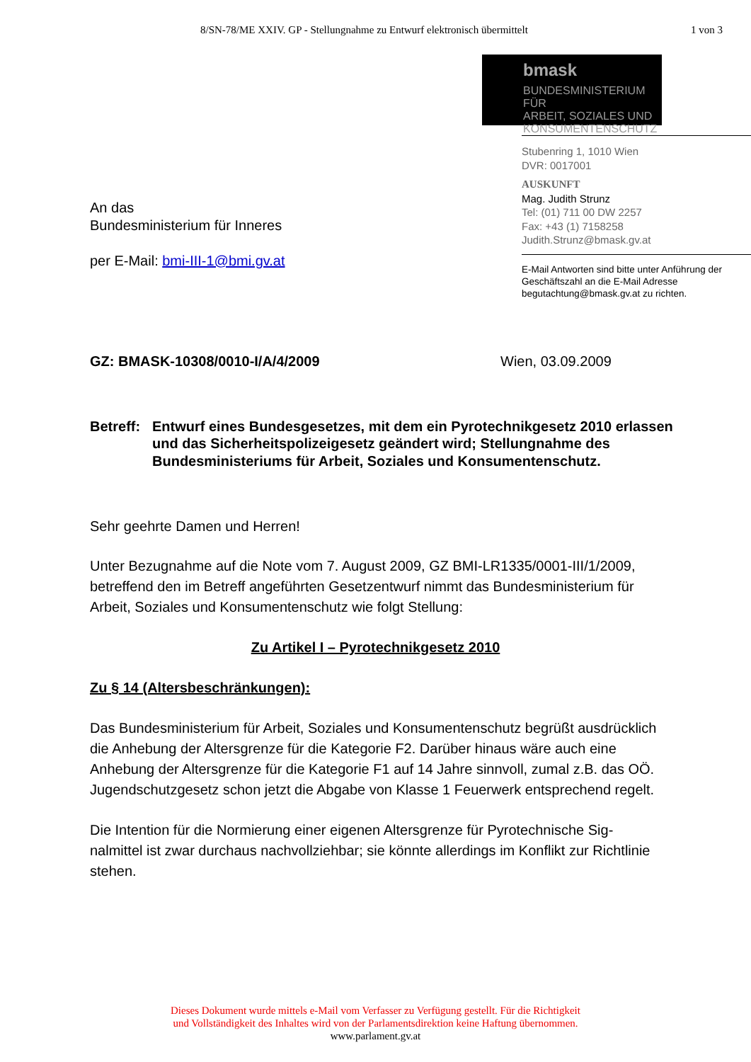8/SN-78/ME XXIV. GP - Stellungnahme zu Entwurf elektronisch übermittelt
1 von 3
An das
Bundesministerium für Inneres
per E-Mail: bmi-III-1@bmi.gv.at
bmask
BUNDESMINISTERIUM FÜR
ARBEIT, SOZIALES UND
KONSUMENTENSCHUTZ
Stubenring 1, 1010 Wien
DVR: 0017001
AUSKUNFT
Mag. Judith Strunz
Tel: (01) 711 00 DW 2257
Fax: +43 (1) 7158258
Judith.Strunz@bmask.gv.at
E-Mail Antworten sind bitte unter Anführung der Geschäftszahl an die E-Mail Adresse begutachtung@bmask.gv.at zu richten.
GZ: BMASK-10308/0010-I/A/4/2009 Wien, 03.09.2009
Betreff:
Entwurf eines Bundesgesetzes, mit dem ein Pyrotechnikgesetz 2010 erlassen und das Sicherheitspolizeigesetz geändert wird; Stellungnahme des Bundesministeriums für Arbeit, Soziales und Konsumentenschutz.
Sehr geehrte Damen und Herren!
Unter Bezugnahme auf die Note vom 7. August 2009, GZ BMI-LR1335/0001-III/1/2009, betreffend den im Betreff angeführten Gesetzentwurf nimmt das Bundesministerium für Arbeit, Soziales und Konsumentenschutz wie folgt Stellung:
Zu Artikel I – Pyrotechnikgesetz 2010
Zu § 14 (Altersbeschränkungen):
Das Bundesministerium für Arbeit, Soziales und Konsumentenschutz begrüßt aus­drücklich die Anhebung der Altersgrenze für die Kategorie F2. Darüber hinaus wäre auch eine Anhebung der Altersgrenze für die Kategorie F1 auf 14 Jahre sinnvoll, zu­mal z.B. das OÖ. Jugendschutzgesetz schon jetzt die Abgabe von Klasse 1 Feuer­werk entsprechend regelt.
Die Intention für die Normierung einer eigenen Altersgrenze für Pyrotechnische Sig­nalmittel ist zwar durchaus nachvollziehbar; sie könnte allerdings im Konflikt zur Richtlinie stehen.
Dieses Dokument wurde mittels e-Mail vom Verfasser zu Verfügung gestellt. Für die Richtigkeit
und Vollständigkeit des Inhaltes wird von der Parlamentsdirektion keine Haftung übernommen.
www.parlament.gv.at